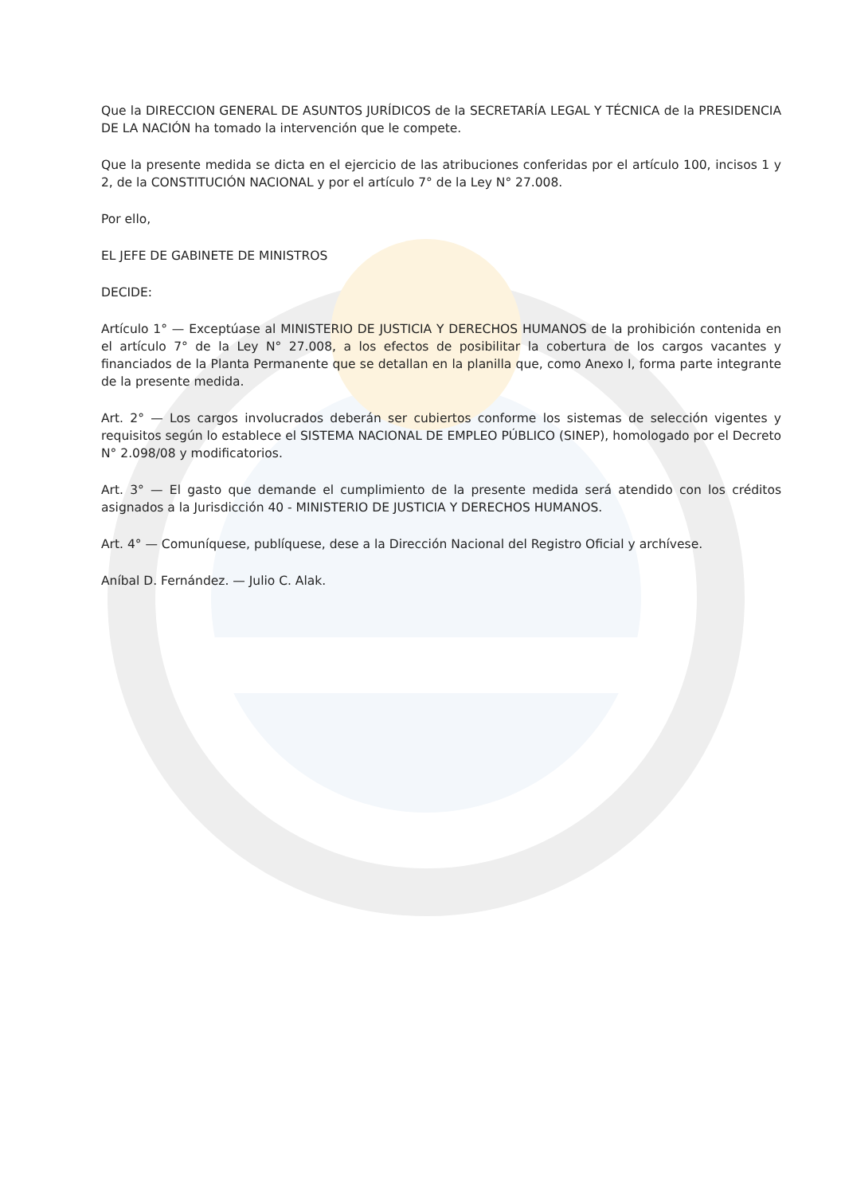Que la DIRECCION GENERAL DE ASUNTOS JURÍDICOS de la SECRETARÍA LEGAL Y TÉCNICA de la PRESIDENCIA DE LA NACIÓN ha tomado la intervención que le compete.
Que la presente medida se dicta en el ejercicio de las atribuciones conferidas por el artículo 100, incisos 1 y 2, de la CONSTITUCIÓN NACIONAL y por el artículo 7° de la Ley N° 27.008.
Por ello,
EL JEFE DE GABINETE DE MINISTROS
DECIDE:
Artículo 1° — Exceptúase al MINISTERIO DE JUSTICIA Y DERECHOS HUMANOS de la prohibición contenida en el artículo 7° de la Ley N° 27.008, a los efectos de posibilitar la cobertura de los cargos vacantes y financiados de la Planta Permanente que se detallan en la planilla que, como Anexo I, forma parte integrante de la presente medida.
Art. 2° — Los cargos involucrados deberán ser cubiertos conforme los sistemas de selección vigentes y requisitos según lo establece el SISTEMA NACIONAL DE EMPLEO PÚBLICO (SINEP), homologado por el Decreto N° 2.098/08 y modificatorios.
Art. 3° — El gasto que demande el cumplimiento de la presente medida será atendido con los créditos asignados a la Jurisdicción 40 - MINISTERIO DE JUSTICIA Y DERECHOS HUMANOS.
Art. 4° — Comuníquese, publíquese, dese a la Dirección Nacional del Registro Oficial y archívese.
Aníbal D. Fernández. — Julio C. Alak.